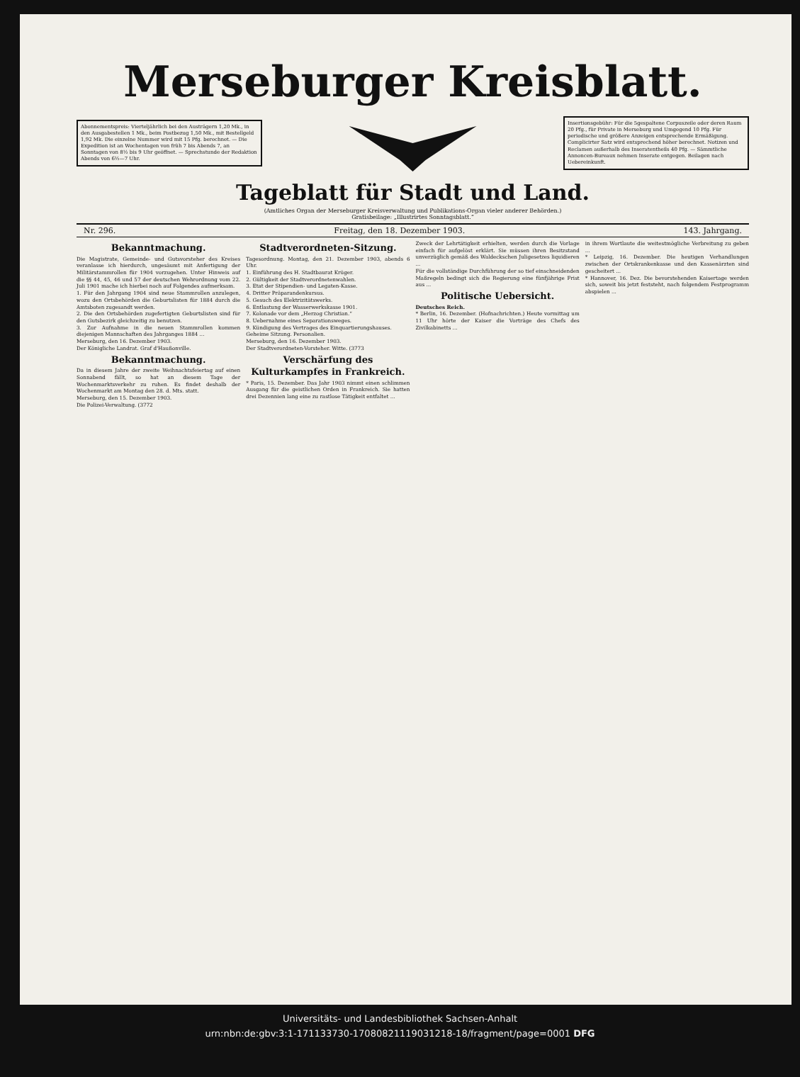Merseburger Kreisblatt.
Abonnementspreis: Vierteljährlich bei den Austrägern 1,20 Mk., in den Ausgabestellen 1 Mk., beim Postbezug 1,50 Mk., mit Bestellgeld 1,92 Mk. Die einzelne Nummer wird mit 15 Pfg. berechnet. — Die Expedition ist an Wochentagen von früh 7 bis Abends 7, an Sonntagen von 8½ bis 9 Uhr geöffnet. — Sprechstunde der Redaktion Abends von 6½—7 Uhr.
Insertionsgebühr: Für die 5gespaltene Corpuszeile oder deren Raum 20 Pfg., für Private in Merseburg und Umgegend 10 Pfg. Für periodische und größere Anzeigen entsprechende Ermäßigung. Complicirter Satz wird entsprechend höher berechnet. Notizen und Reclamen außerhalb des Inseratentheils 40 Pfg. — Sämmtliche Annoncen-Bureaux nehmen Inserate entgegen. Beilagen nach Uebereinkunft.
Tageblatt für Stadt und Land.
(Amtliches Organ der Merseburger Kreisverwaltung und Publikations-Organ vieler anderer Behörden.)
Gratisbeilage: „Illustrirtes Sonntagsblatt.“
Nr. 296. Freitag, den 18. Dezember 1903. 143. Jahrgang.
Bekanntmachung.
Die Magistrate, Gemeinde- und Gutsvorsteher des Kreises veranlasse ich hierdurch, ungesäumt mit Anfertigung der Militärstammrollen für 1904 vorzugehen. Unter Hinweis auf die §§ 44, 45, 46 und 57 der deutschen Wehrordnung vom 22. Juli 1901 mache ich hierbei noch auf Folgendes aufmerksam.
1. Für den Jahrgang 1904 sind neue Stammrollen anzulegen, wozu den Ortsbehörden die Geburtslisten für 1884 durch die Amtsboten zugesandt werden.
2. Die den Ortsbehörden zugefertigten Geburtslisten sind für den Gutsbezirk gleichzeitig zu benutzen.
3. Zur Aufnahme in die neuen Stammrollen kommen diejenigen Mannschaften des Jahrganges 1884 ...
Merseburg, den 16. Dezember 1903.
Der Königliche Landrat. Graf d'Haußonville.
Bekanntmachung.
Da in diesem Jahre der zweite Weihnachtsfeiertag auf einen Sonnabend fällt, so hat an diesem Tage der Wochenmarktsverkehr zu ruhen. Es findet deshalb der Wochenmarkt am Montag den 28. d. Mts. statt.
Merseburg, den 15. Dezember 1903.
Die Polizei-Verwaltung. (3772
Stadtverordneten-Sitzung.
Tagesordnung. Montag, den 21. Dezember 1903, abends 6 Uhr.
1. Einführung des H. Stadtbaurat Krüger.
2. Gültigkeit der Stadtverordnetenwahlen.
3. Etat der Stipendien- und Legaten-Kasse.
4. Dritter Präparandenkursus.
5. Gesuch des Elektrizitätswerks.
6. Entlastung der Wasserwerkskasse 1901.
7. Kolonade vor dem „Herzog Christian.“
8. Uebernahme eines Separationsweges.
9. Kündigung des Vertrages des Einquartierungshauses.
Geheime Sitzung. Personalien.
Merseburg, den 16. Dezember 1903.
Der Stadtverordneten-Vorsteher. Witte. (3773
Verschärfung des Kulturkampfes in Frankreich.
* Paris, 15. Dezember. Das Jahr 1903 nimmt einen schlimmen Ausgang für die geistlichen Orden in Frankreich. Sie hatten drei Dezennien lang eine zu rastlose Tätigkeit entfaltet ...
Zweck der Lehrtätigkeit erhielten, werden durch die Vorlage einfach für aufgelöst erklärt. Sie müssen ihren Besitzstand unverzüglich gemäß des Waldeckschen Juligesetzes liquidieren ...
Für die vollständige Durchführung der so tief einschneidenden Maßregeln bedingt sich die Regierung eine fünfjährige Frist aus ...
Politische Uebersicht.
Deutsches Reich.
* Berlin, 16. Dezember. (Hofnachrichten.) Heute vormittag um 11 Uhr hörte der Kaiser die Vorträge des Chefs des Zivilkabinetts ...
in ihrem Wortlaute die weitestmögliche Verbreitung zu geben ...
* Leipzig, 16. Dezember. Die heutigen Verhandlungen zwischen der Ortskrankenkasse und den Kassenärzten sind gescheitert ...
* Hannover, 16. Dez. Die bevorstehenden Kaisertage werden sich, soweit bis jetzt feststeht, nach folgendem Festprogramm abspielen ...
Universitäts- und Landesbibliothek Sachsen-Anhalt
urn:nbn:de:gbv:3:1-171133730-17080821119031218-18/fragment/page=0001 DFG